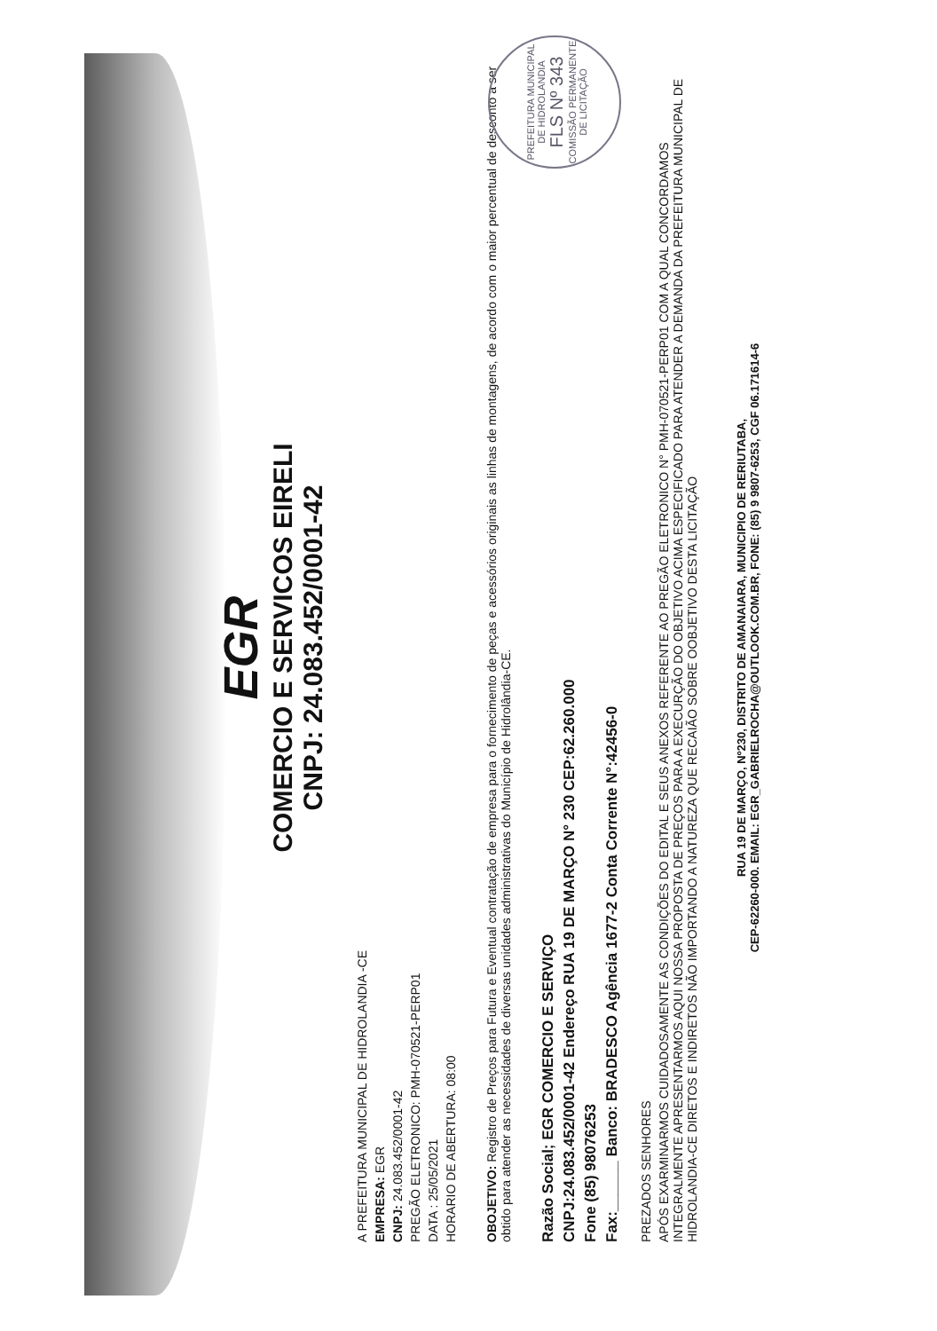EGR
COMERCIO E SERVICOS EIRELI
CNPJ: 24.083.452/0001-42
A PREFEITURA MUNICIPAL DE HIDROLANDIA -CE
EMPRESA: EGR
CNPJ: 24.083.452/0001-42
PREGÃO ELETRONICO: PMH-070521-PERP01
DATA : 25/05/2021
HORARIO DE ABERTURA: 08:00
OBOJETIVO: Registro de Preços para Futura e Eventual contratação de empresa para o fornecimento de peças e acessórios originais as linhas de montagens, de acordo com o maior percentual de desconto a ser obtido para atender as necessidades de diversas unidades administrativas do Município de Hidrolândia-CE.
Razão Social; EGR COMERCIO E SERVIÇO
CNPJ:24.083.452/0001-42 Endereço RUA 19 DE MARÇO N° 230 CEP:62.260.000
Fone (85) 98076253
Fax:______ Banco: BRADESCO Agência 1677-2 Conta Corrente N°:42456-0
PREZADOS SENHORES
APÓS EXARMINARMOS CUIDADOSAMENTE AS CONDIÇÕES DO EDITAL E SEUS ANEXOS REFERENTE AO PREGÃO ELETRONICO N° PMH-070521-PERP01 COM A QUAL CONCORDAMOS INTEGRALMENTE APRESENTARMOS AQUI NOSSA PROPOSTA DE PREÇOS PARA A EXECURÇÃO DO OBJETIVO ACIMA ESPECIFICADO PARA ATENDER A DEMANDA DA PREFEITURA MUNICIPAL DE HIDROLANDIA-CE DIRETOS E INDIRETOS NÃO IMPORTANDO A NATUREZA QUE RECAIÃO SOBRE OOBJETIVO DESTA LICITAÇÃO
RUA 19 DE MARÇO, Nº230, DISTRITO DE AMANAIARA, MUNICIPIO DE RERIUTABA,
CEP-62260-000. EMAIL: EGR_GABRIELROCHA@OUTLOOK.COM.BR, FONE: (85) 9 9807-6253, CGF 06.171614-6
PREFEITURA MUNICIPAL DE HIDROLANDIA
FLS Nº 343
COMISSÃO PERMANENTE DE LICITAÇÃO